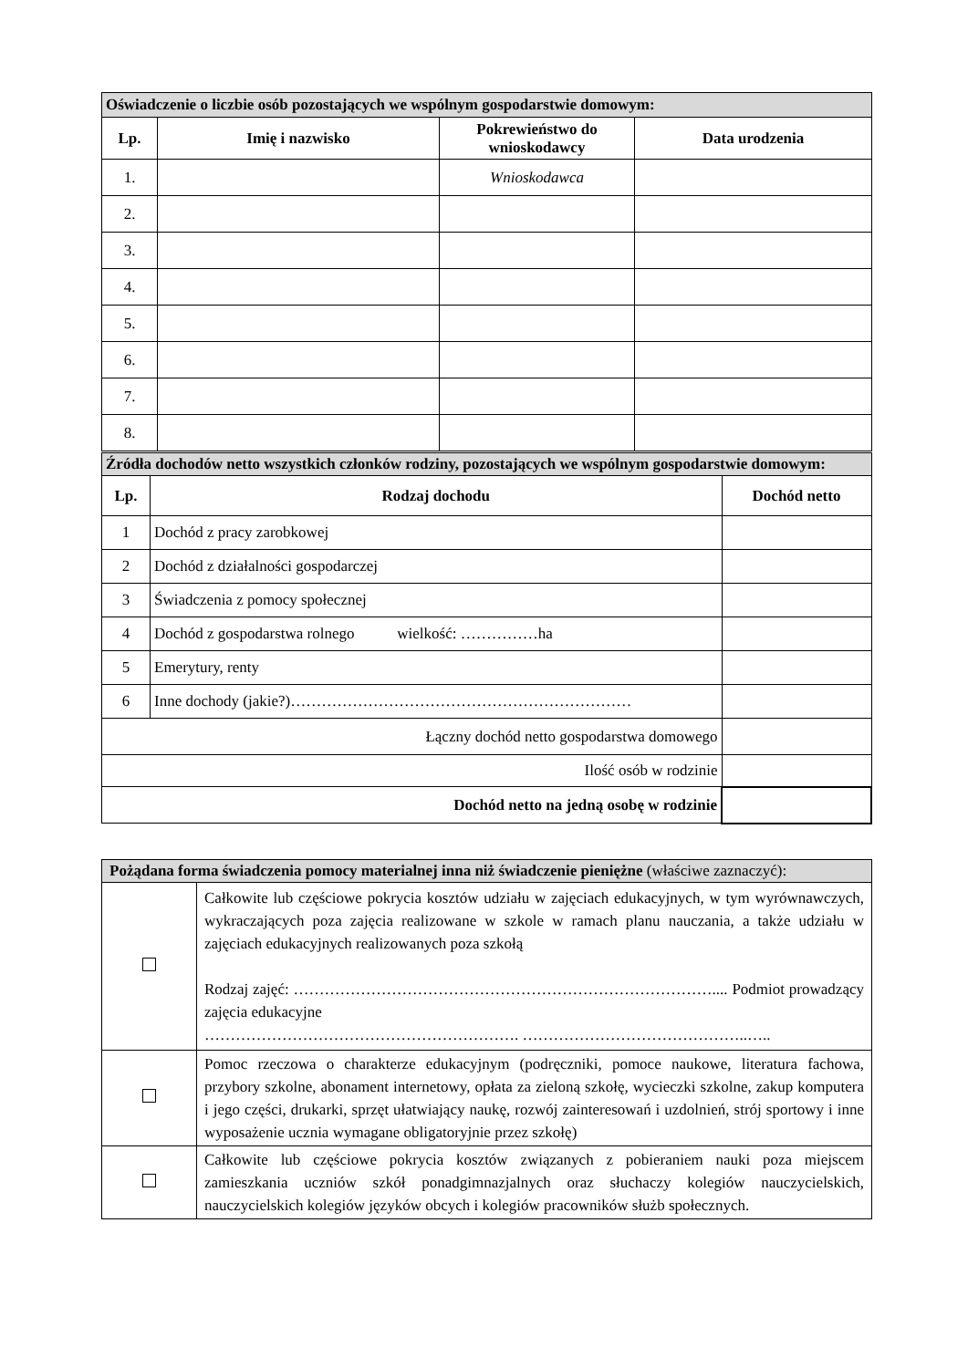| Oświadczenie o liczbie osób pozostających we wspólnym gospodarstwie domowym: | | | |
| --- | --- | --- | --- |
| Lp. | Imię i nazwisko | Pokrewieństwo do wnioskodawcy | Data urodzenia |
| 1. | | Wnioskodawca | |
| 2. | | | |
| 3. | | | |
| 4. | | | |
| 5. | | | |
| 6. | | | |
| 7. | | | |
| 8. | | | |
| Źródła dochodów netto wszystkich członków rodziny, pozostających we wspólnym gospodarstwie domowym: | | |
| --- | --- | --- |
| Lp. | Rodzaj dochodu | Dochód netto |
| 1 | Dochód z pracy zarobkowej | |
| 2 | Dochód z działalności gospodarczej | |
| 3 | Świadczenia z pomocy społecznej | |
| 4 | Dochód z gospodarstwa rolnego wielkość: ……………ha | |
| 5 | Emerytury, renty | |
| 6 | Inne dochody (jakie?)………………………………………………………… | |
| Łączny dochód netto gospodarstwa domowego | | |
| Ilość osób w rodzinie | | |
| Dochód netto na jedną osobę w rodzinie | | |
| Pożądana forma świadczenia pomocy materialnej inna niż świadczenie pieniężne (właściwe zaznaczyć): | |
| | Całkowite lub częściowe pokrycia kosztów udziału w zajęciach edukacyjnych, w tym wyrównawczych, wykraczających poza zajęcia realizowane w szkole w ramach planu nauczania, a także udziału w zajęciach edukacyjnych realizowanych poza szkołą Rodzaj zajęć: ……………………………………………………………………….... Podmiot prowadzący zajęcia edukacyjne ……………………………………………………. ……………………………………..….. |
| | Pomoc rzeczowa o charakterze edukacyjnym (podręczniki, pomoce naukowe, literatura fachowa, przybory szkolne, abonament internetowy, opłata za zieloną szkołę, wycieczki szkolne, zakup komputera i jego części, drukarki, sprzęt ułatwiający naukę, rozwój zainteresowań i uzdolnień, strój sportowy i inne wyposażenie ucznia wymagane obligatoryjnie przez szkołę) |
| | Całkowite lub częściowe pokrycia kosztów związanych z pobieraniem nauki poza miejscem zamieszkania uczniów szkół ponadgimnazjalnych oraz słuchaczy kolegiów nauczycielskich, nauczycielskich kolegiów języków obcych i kolegiów pracowników służb społecznych. |